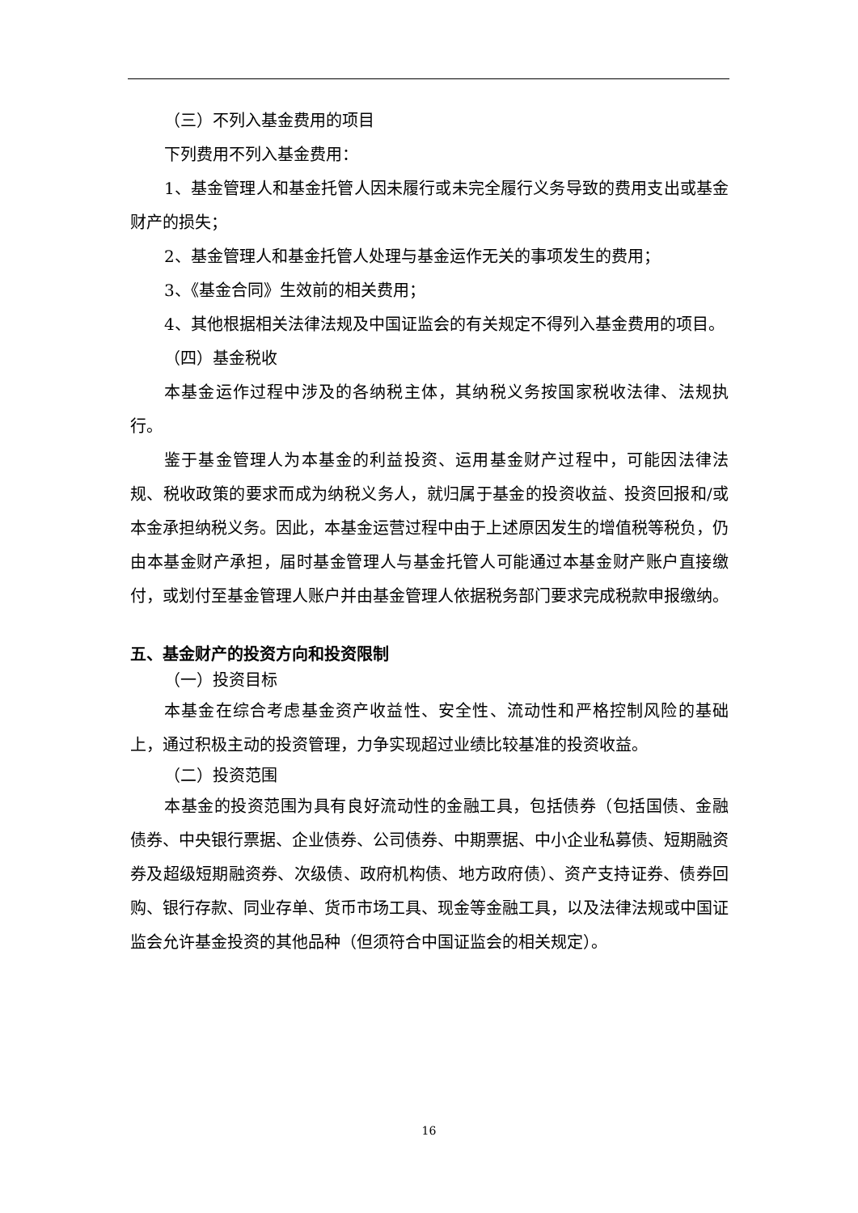（三）不列入基金费用的项目
下列费用不列入基金费用：
1、基金管理人和基金托管人因未履行或未完全履行义务导致的费用支出或基金财产的损失；
2、基金管理人和基金托管人处理与基金运作无关的事项发生的费用；
3、《基金合同》生效前的相关费用；
4、其他根据相关法律法规及中国证监会的有关规定不得列入基金费用的项目。
（四）基金税收
本基金运作过程中涉及的各纳税主体，其纳税义务按国家税收法律、法规执行。
鉴于基金管理人为本基金的利益投资、运用基金财产过程中，可能因法律法规、税收政策的要求而成为纳税义务人，就归属于基金的投资收益、投资回报和/或本金承担纳税义务。因此，本基金运营过程中由于上述原因发生的增值税等税负，仍由本基金财产承担，届时基金管理人与基金托管人可能通过本基金财产账户直接缴付，或划付至基金管理人账户并由基金管理人依据税务部门要求完成税款申报缴纳。
五、基金财产的投资方向和投资限制
（一）投资目标
本基金在综合考虑基金资产收益性、安全性、流动性和严格控制风险的基础上，通过积极主动的投资管理，力争实现超过业绩比较基准的投资收益。
（二）投资范围
本基金的投资范围为具有良好流动性的金融工具，包括债券（包括国债、金融债券、中央银行票据、企业债券、公司债券、中期票据、中小企业私募债、短期融资券及超级短期融资券、次级债、政府机构债、地方政府债）、资产支持证券、债券回购、银行存款、同业存单、货币市场工具、现金等金融工具，以及法律法规或中国证监会允许基金投资的其他品种（但须符合中国证监会的相关规定）。
16